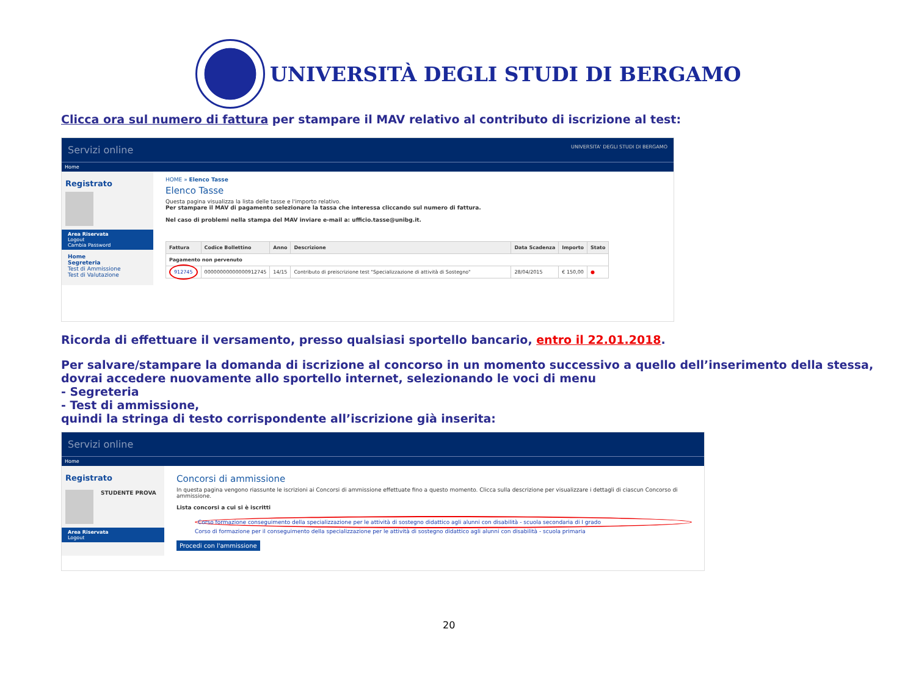UNIVERSITÀ DEGLI STUDI DI BERGAMO
Clicca ora sul numero di fattura per stampare il MAV relativo al contributo di iscrizione al test:
Servizi online UNIVERSITA' DEGLI STUDI DI BERGAMO
Home
Registrato
Area Riservata
Logout
Cambia Password
Home
Segreteria
Test di Ammissione
Test di Valutazione
HOME » Elenco Tasse
Elenco Tasse
Questa pagina visualizza la lista delle tasse e l'importo relativo.
Per stampare il MAV di pagamento selezionare la tassa che interessa cliccando sul numero di fattura.
Nel caso di problemi nella stampa del MAV inviare e-mail a: ufficio.tasse@unibg.it.
| Fattura | Codice Bollettino | Anno | Descrizione | Data Scadenza | Importo | Stato |
| --- | --- | --- | --- | --- | --- | --- |
| Pagamento non pervenuto | | | | | | |
| 912745 | 00000000000000912745 | 14/15 | Contributo di preiscrizione test "Specializzazione di attività di Sostegno" | 28/04/2015 | € 150,00 | ● |
Ricorda di effettuare il versamento, presso qualsiasi sportello bancario, entro il 22.01.2018.
Per salvare/stampare la domanda di iscrizione al concorso in un momento successivo a quello dell’inserimento della stessa, dovrai accedere nuovamente allo sportello internet, selezionando le voci di menu
- Segreteria
- Test di ammissione,
quindi la stringa di testo corrispondente all’iscrizione già inserita:
Servizi online
Home
Registrato
STUDENTE PROVA
Area Riservata
Logout
Concorsi di ammissione
In questa pagina vengono riassunte le iscrizioni ai Concorsi di ammissione effettuate fino a questo momento. Clicca sulla descrizione per visualizzare i dettagli di ciascun Concorso di ammissione.
Lista concorsi a cui si è iscritti
Corso formazione conseguimento della specializzazione per le attività di sostegno didattico agli alunni con disabilità - scuola secondaria di I grado
Corso di formazione per il conseguimento della specializzazione per le attività di sostegno didattico agli alunni con disabilità - scuola primaria
Procedi con l'ammissione
20